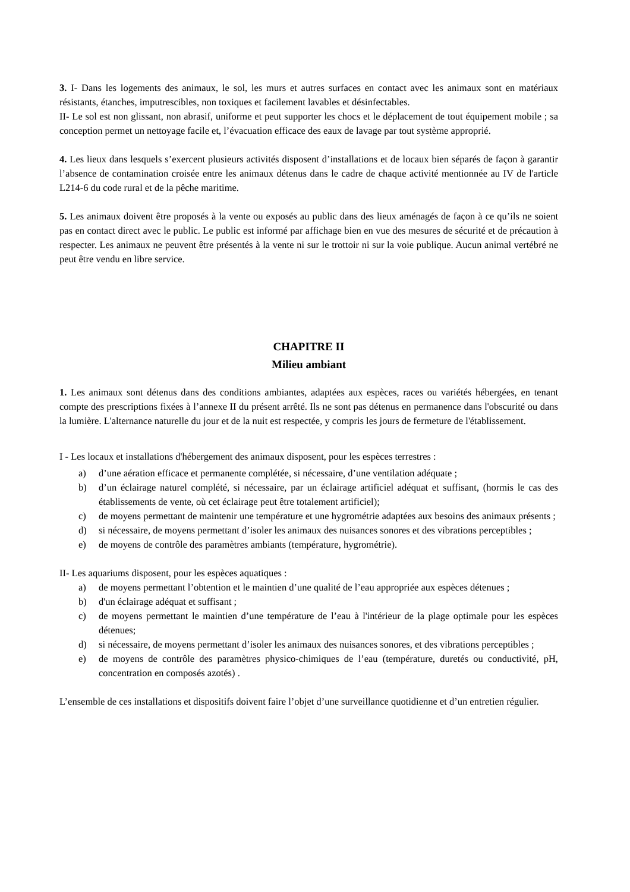3. I- Dans les logements des animaux, le sol, les murs et autres surfaces en contact avec les animaux sont en matériaux résistants, étanches, imputrescibles, non toxiques et facilement lavables et désinfectables.
II- Le sol est non glissant, non abrasif, uniforme et peut supporter les chocs et le déplacement de tout équipement mobile ; sa conception permet un nettoyage facile et, l’évacuation efficace des eaux de lavage par tout système approprié.
4. Les lieux dans lesquels s’exercent plusieurs activités disposent d’installations et de locaux bien séparés de façon à garantir l’absence de contamination croisée entre les animaux détenus dans le cadre de chaque activité mentionnée au IV de l'article L214-6 du code rural et de la pêche maritime.
5. Les animaux doivent être proposés à la vente ou exposés au public dans des lieux aménagés de façon à ce qu’ils ne soient pas en contact direct avec le public. Le public est informé par affichage bien en vue des mesures de sécurité et de précaution à respecter. Les animaux ne peuvent être présentés à la vente ni sur le trottoir ni sur la voie publique. Aucun animal vertébré ne peut être vendu en libre service.
CHAPITRE II
Milieu ambiant
1. Les animaux sont détenus dans des conditions ambiantes, adaptées aux espèces, races ou variétés hébergées, en tenant compte des prescriptions fixées à l’annexe II du présent arrêté. Ils ne sont pas détenus en permanence dans l'obscurité ou dans la lumière. L'alternance naturelle du jour et de la nuit est respectée, y compris les jours de fermeture de l'établissement.
I - Les locaux et installations d'hébergement des animaux disposent, pour les espèces terrestres :
a) d’une aération efficace et permanente complétée, si nécessaire, d’une ventilation adéquate ;
b) d’un éclairage naturel complété, si nécessaire, par un éclairage artificiel adéquat et suffisant, (hormis le cas des établissements de vente, où cet éclairage peut être totalement artificiel);
c) de moyens permettant de maintenir une température et une hygrométrie adaptées aux besoins des animaux présents ;
d) si nécessaire, de moyens permettant d’isoler les animaux des nuisances sonores et des vibrations perceptibles ;
e) de moyens de contrôle des paramètres ambiants (température, hygrométrie).
II- Les aquariums disposent, pour les espèces aquatiques :
a) de moyens permettant l’obtention et le maintien d’une qualité de l’eau appropriée aux espèces détenues ;
b) d'un éclairage adéquat et suffisant ;
c) de moyens permettant le maintien d’une température de l’eau à l'intérieur de la plage optimale pour les espèces détenues;
d) si nécessaire, de moyens permettant d’isoler les animaux des nuisances sonores, et des vibrations perceptibles ;
e) de moyens de contrôle des paramètres physico-chimiques de l’eau (température, duretés ou conductivité, pH, concentration en composés azotés) .
L’ensemble de ces installations et dispositifs doivent faire l’objet d’une surveillance quotidienne et d’un entretien régulier.